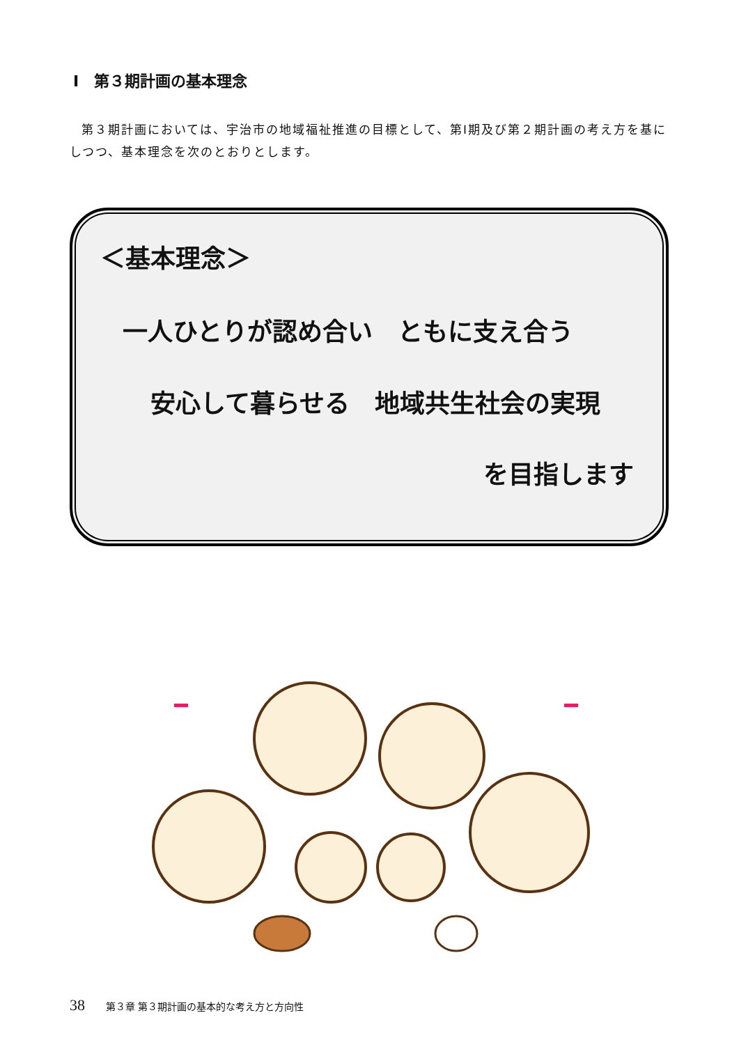Ⅰ　第３期計画の基本理念
第３期計画においては、宇治市の地域福祉推進の目標として、第Ⅰ期及び第２期計画の考え方を基にしつつ、基本理念を次のとおりとします。
＜基本理念＞
一人ひとりが認め合い　ともに支え合う
安心して暮らせる　地域共生社会の実現
を目指します
38 第３章 第３期計画の基本的な考え方と方向性